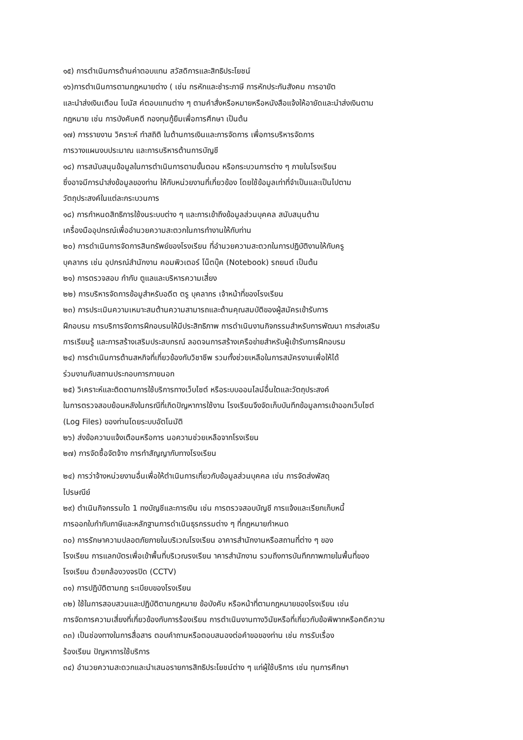๑๕) การตำเนินการต้านค่าตอบแทน สวัสดิการและสิทธิประโยชน์
๑๖)การตำเนินการตามกฎหมายต่าง ( เช่น กรหักและชำระภาษี การหักประกันสังคม การอายัต
และนำส่งเงินเตือน โบนัส ค่ตอบแทนต่าง ๆ ตามคำสั่งหรือหมายหรือหนังสือแจ้งให้อายัดและนำส่งเงินตาม
กฎหมาย เช่น การบังคับคตี กองทุนกู้ยืมเพื่อการศึกษา เป็นต้น
๑๗) การรายงาน วิคราะห์ ทำสถิติ ในต้านการเงินและการจัดการ เพื่อการบริหารจัดการ
การวางแผนงบประมาณ และการบริหารต้านการบัญชี
๑๘) การสนับสนุนข้อมูลในการตำเนินการตามขั้นตอน หรือกระบวนการต่าง ๆ ภายในโรงเรียน
ซึ่งอาจมีการนำส่งข้อมูลของท่าน ให้กับหน่วยงานที่เกี่ยวข้อง โดยใช้ข้อมูลเท่าที่จำเป็นและเป็นไปตาม
วัตถุประสงค์ในแต่ละกระบวนการ
๑๘) การกำหนดสิทธิการใช้งนระบบต่าง ๆ และการเข้าถึงข้อมูลส่วนบุคคล สนับสนุนต้าน
เครื่องมืออุปกรณ์เพื่ออำนวยความสะตวกในการทำงานให้กับท่าน
๒๐) การดำเนินการจัดการสินทรัพย์ของโรงเรียน ที่อำนวยความสะตวกในการปฏิบัติงานให้กับครู
บุคลากร เช่น อุปกรณ์สำนักงาน คอมพิวเตอร์ โน็ตบุ๊ค (Notebook) รถยนต์ เป็นต้น
๒๑) การตรวจสอบ กำกับ ตูแลและบริหารความเสี่ยง
๒๒) การบริหารจัดการข้อมูสำหรับอดีต ตรู บุคลากร เจ้าหน้าที่ของโรงเรียน
๒๓) การประเมินความเหมาะสมต้านความสามารถและต้านคุณสมบัติของผู้สมัครเข้ารับการ
ฝึกอบรม การบริการจัดการฝึกอบรมให้มีประสิทธิภาพ การดำเนินงานกิจกรรมสำหรับการพัฒนา การส่งเสริม
การเรียนรู้ และการสร้างเสริมประสบกรณ์ ลอดจนการสร้างเครือข่ายสำหรับผู้เข้ารับการฝึกอบรม
๒๔) การดำเนินการต้านสหกิจที่เกี่ยวข้องกับวิชาชีพ รวมทั้งช่วยเหลือในการสมัครงานเพื่อให้ได้
ร่วมงานกับสถานประกอบการภายนอก
๒๕) วิเคราะห์และติดตามการใช้บริการทางเว็บไซต์ หรือระบบออนไลน์อื่นใตและวัตถุประสงค์
ในการตรวจสอบย้อนหลังในกรณีที่เกิดปัญหาการใช้งาน โรงเรียนจึงจัดเก็บบันทึกข้อมูลการเข้าออกเว็บไซต์
(Log Files) ของท่านโดยระบบอัตโนมัติ
๒๖) ส่งข้อความแจ้งเตือนหรือการ นอความช่วยเหลือจากโรงเรียน
๒๗) การจัดซื้อจัตจ้าง การทำสัญญากับทางโรงเรียน
๒๔) การว่าจ้างหน่วยงานอื่นเพื่อให้ตำเนินการเกี่ยวกับข้อมูลส่วนบุคคล เช่น การจัดส่งพัสดุ
ไปรษณีย์
๒๙) ตำเนินกิจกรรมใด 1 ทงบัญชีและการเงิน เช่น การตรวจสอบบัญชี การแจ้งและเรียกเก็บหนี้
การออกใบกำกับภาษีและหลักฐานการดำเนินธุรกรรมต่าง ๆ ที่กฎหมายกำหนด
๓๐) การรักษาความปลอตภัยภายในบริเวณโรงเรียน อาคารสำนักงานหรือสถานที่ต่าง ๆ ของ
โรงเรียน การแลกบัตรเพื่อเข้าพื้นที่บริเวณรงเรียน าคารสำนักงาน รวมถึงการบันทึกภาพภายในพื้นที่ของ
โรงเรียน ด้วยกล้องวงจรปิด (CCTV)
๓๑) การปฏิบัติตามกฎ ระเบียบของโรงเรียน
๓๒) ใช้ในการสอบสวนและปฏิบัติตามกฎหมาย ข้อบังคับ หรือหน้าที่ตามกฎหมายของโรงเรียน เช่น
การจัดการความเสี่ยงที่เกี่ยวข้องกับการร้องเรียน การตำเนินงานทางวินัยหรือที่เกี่ยวกับข้อพิพาทหรือคดีความ
๓๓) เป็นช่องทางในการสื่อสาร ตอบคำถามหรือตอบสนองต่อคำขอของท่าน เช่น การรับเรื่อง
ร้องเรียน ปัญหาการใช้บริการ
๓๔) อำนวยความสะดวกและนำเสนอรายการสิทธิประโยชน์ต่าง ๆ แก่ผู้ใช้บริการ เช่น ทุนการศึกษา